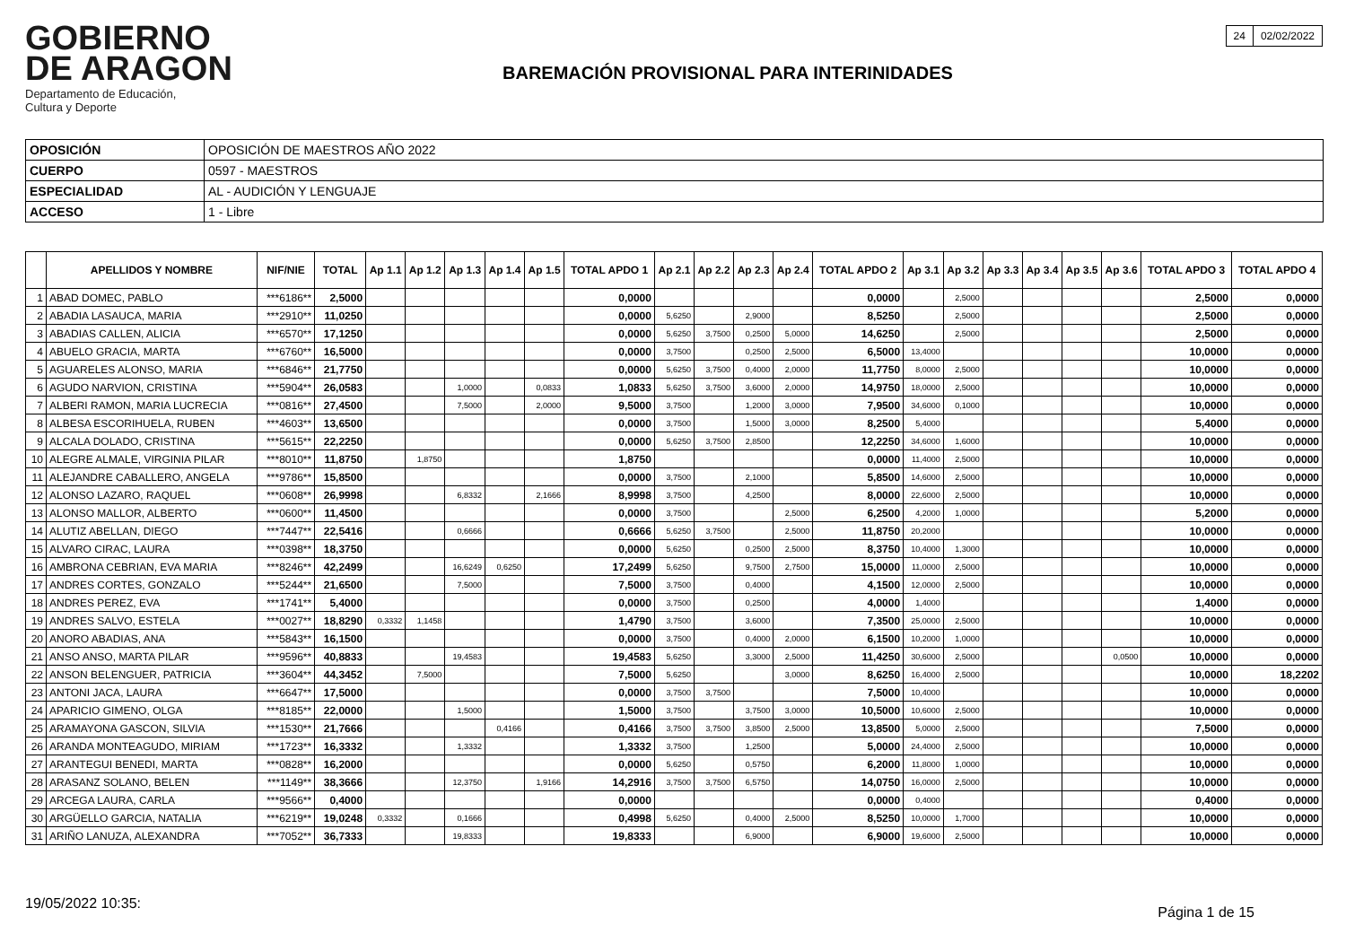GOBIERNO
DE ARAGON
Departamento de Educación,
Cultura y Deporte
BAREMACIÓN PROVISIONAL PARA INTERINIDADES
| 24 | 02/02/2022 |
| OPOSICIÓN | OPOSICIÓN DE MAESTROS AÑO 2022 |
| CUERPO | 0597 - MAESTROS |
| ESPECIALIDAD | AL - AUDICIÓN Y LENGUAJE |
| ACCESO | 1 - Libre |
| | APELLIDOS Y NOMBRE | NIF/NIE | TOTAL | Ap 1.1 | Ap 1.2 | Ap 1.3 | Ap 1.4 | Ap 1.5 | TOTAL APDO 1 | Ap 2.1 | Ap 2.2 | Ap 2.3 | Ap 2.4 | TOTAL APDO 2 | Ap 3.1 | Ap 3.2 | Ap 3.3 | Ap 3.4 | Ap 3.5 | Ap 3.6 | TOTAL APDO 3 | TOTAL APDO 4 |
| --- | --- | --- | --- | --- | --- | --- | --- | --- | --- | --- | --- | --- | --- | --- | --- | --- | --- | --- | --- | --- | --- | --- |
| 1 | ABAD DOMEC, PABLO | ***6186** | 2,5000 | | | | | | 0,0000 | | | | | 0,0000 | | 2,5000 | | | | | 2,5000 | 0,0000 |
| 2 | ABADIA LASAUCA, MARIA | ***2910** | 11,0250 | | | | | | 0,0000 | 5,6250 | | 2,9000 | | 8,5250 | | 2,5000 | | | | | 2,5000 | 0,0000 |
| 3 | ABADIAS CALLEN, ALICIA | ***6570** | 17,1250 | | | | | | 0,0000 | 5,6250 | 3,7500 | 0,2500 | 5,0000 | 14,6250 | | 2,5000 | | | | | 2,5000 | 0,0000 |
| 4 | ABUELO GRACIA, MARTA | ***6760** | 16,5000 | | | | | | 0,0000 | 3,7500 | | 0,2500 | 2,5000 | 6,5000 | 13,4000 | | | | | | 10,0000 | 0,0000 |
| 5 | AGUARELES ALONSO, MARIA | ***6846** | 21,7750 | | | | | | 0,0000 | 5,6250 | 3,7500 | 0,4000 | 2,0000 | 11,7750 | 8,0000 | 2,5000 | | | | | 10,0000 | 0,0000 |
| 6 | AGUDO NARVION, CRISTINA | ***5904** | 26,0583 | | | 1,0000 | | 0,0833 | 1,0833 | 5,6250 | 3,7500 | 3,6000 | 2,0000 | 14,9750 | 18,0000 | 2,5000 | | | | | 10,0000 | 0,0000 |
| 7 | ALBERI RAMON, MARIA LUCRECIA | ***0816** | 27,4500 | | | 7,5000 | | 2,0000 | 9,5000 | 3,7500 | | 1,2000 | 3,0000 | 7,9500 | 34,6000 | 0,1000 | | | | | 10,0000 | 0,0000 |
| 8 | ALBESA ESCORIHUELA, RUBEN | ***4603** | 13,6500 | | | | | | 0,0000 | 3,7500 | | 1,5000 | 3,0000 | 8,2500 | 5,4000 | | | | | | 5,4000 | 0,0000 |
| 9 | ALCALA DOLADO, CRISTINA | ***5615** | 22,2250 | | | | | | 0,0000 | 5,6250 | 3,7500 | 2,8500 | | 12,2250 | 34,6000 | 1,6000 | | | | | 10,0000 | 0,0000 |
| 10 | ALEGRE ALMALE, VIRGINIA PILAR | ***8010** | 11,8750 | | 1,8750 | | | | 1,8750 | | | | | 0,0000 | 11,4000 | 2,5000 | | | | | 10,0000 | 0,0000 |
| 11 | ALEJANDRE CABALLERO, ANGELA | ***9786** | 15,8500 | | | | | | 0,0000 | 3,7500 | | 2,1000 | | 5,8500 | 14,6000 | 2,5000 | | | | | 10,0000 | 0,0000 |
| 12 | ALONSO LAZARO, RAQUEL | ***0608** | 26,9998 | | | 6,8332 | | 2,1666 | 8,9998 | 3,7500 | | 4,2500 | | 8,0000 | 22,6000 | 2,5000 | | | | | 10,0000 | 0,0000 |
| 13 | ALONSO MALLOR, ALBERTO | ***0600** | 11,4500 | | | | | | 0,0000 | 3,7500 | | | 2,5000 | 6,2500 | 4,2000 | 1,0000 | | | | | 5,2000 | 0,0000 |
| 14 | ALUTIZ ABELLAN, DIEGO | ***7447** | 22,5416 | | | 0,6666 | | | 0,6666 | 5,6250 | 3,7500 | | 2,5000 | 11,8750 | 20,2000 | | | | | | 10,0000 | 0,0000 |
| 15 | ALVARO CIRAC, LAURA | ***0398** | 18,3750 | | | | | | 0,0000 | 5,6250 | | 0,2500 | 2,5000 | 8,3750 | 10,4000 | 1,3000 | | | | | 10,0000 | 0,0000 |
| 16 | AMBRONA CEBRIAN, EVA MARIA | ***8246** | 42,2499 | | | 16,6249 | 0,6250 | | 17,2499 | 5,6250 | | 9,7500 | 2,7500 | 15,0000 | 11,0000 | 2,5000 | | | | | 10,0000 | 0,0000 |
| 17 | ANDRES CORTES, GONZALO | ***5244** | 21,6500 | | | 7,5000 | | | 7,5000 | 3,7500 | | 0,4000 | | 4,1500 | 12,0000 | 2,5000 | | | | | 10,0000 | 0,0000 |
| 18 | ANDRES PEREZ, EVA | ***1741** | 5,4000 | | | | | | 0,0000 | 3,7500 | | 0,2500 | | 4,0000 | 1,4000 | | | | | | 1,4000 | 0,0000 |
| 19 | ANDRES SALVO, ESTELA | ***0027** | 18,8290 | 0,3332 | 1,1458 | | | | 1,4790 | 3,7500 | | 3,6000 | | 7,3500 | 25,0000 | 2,5000 | | | | | 10,0000 | 0,0000 |
| 20 | ANORO ABADIAS, ANA | ***5843** | 16,1500 | | | | | | 0,0000 | 3,7500 | | 0,4000 | 2,0000 | 6,1500 | 10,2000 | 1,0000 | | | | | 10,0000 | 0,0000 |
| 21 | ANSO ANSO, MARTA PILAR | ***9596** | 40,8833 | | | 19,4583 | | | 19,4583 | 5,6250 | | 3,3000 | 2,5000 | 11,4250 | 30,6000 | 2,5000 | | | | 0,0500 | 10,0000 | 0,0000 |
| 22 | ANSON BELENGUER, PATRICIA | ***3604** | 44,3452 | | 7,5000 | | | | 7,5000 | 5,6250 | | | 3,0000 | 8,6250 | 16,4000 | 2,5000 | | | | | 10,0000 | 18,2202 |
| 23 | ANTONI JACA, LAURA | ***6647** | 17,5000 | | | | | | 0,0000 | 3,7500 | 3,7500 | | | 7,5000 | 10,4000 | | | | | | 10,0000 | 0,0000 |
| 24 | APARICIO GIMENO, OLGA | ***8185** | 22,0000 | | | 1,5000 | | | 1,5000 | 3,7500 | | 3,7500 | 3,0000 | 10,5000 | 10,6000 | 2,5000 | | | | | 10,0000 | 0,0000 |
| 25 | ARAMAYONA GASCON, SILVIA | ***1530** | 21,7666 | | | | 0,4166 | | 0,4166 | 3,7500 | 3,7500 | 3,8500 | 2,5000 | 13,8500 | 5,0000 | 2,5000 | | | | | 7,5000 | 0,0000 |
| 26 | ARANDA MONTEAGUDO, MIRIAM | ***1723** | 16,3332 | | | 1,3332 | | | 1,3332 | 3,7500 | | 1,2500 | | 5,0000 | 24,4000 | 2,5000 | | | | | 10,0000 | 0,0000 |
| 27 | ARANTEGUI BENEDI, MARTA | ***0828** | 16,2000 | | | | | | 0,0000 | 5,6250 | | 0,5750 | | 6,2000 | 11,8000 | 1,0000 | | | | | 10,0000 | 0,0000 |
| 28 | ARASANZ SOLANO, BELEN | ***1149** | 38,3666 | | | 12,3750 | | 1,9166 | 14,2916 | 3,7500 | 3,7500 | 6,5750 | | 14,0750 | 16,0000 | 2,5000 | | | | | 10,0000 | 0,0000 |
| 29 | ARCEGA LAURA, CARLA | ***9566** | 0,4000 | | | | | | 0,0000 | | | | | 0,0000 | 0,4000 | | | | | | 0,4000 | 0,0000 |
| 30 | ARGÜELLO GARCIA, NATALIA | ***6219** | 19,0248 | 0,3332 | | 0,1666 | | | 0,4998 | 5,6250 | | 0,4000 | 2,5000 | 8,5250 | 10,0000 | 1,7000 | | | | | 10,0000 | 0,0000 |
| 31 | ARIÑO LANUZA, ALEXANDRA | ***7052** | 36,7333 | | | 19,8333 | | | 19,8333 | | | 6,9000 | | 6,9000 | 19,6000 | 2,5000 | | | | | 10,0000 | 0,0000 |
19/05/2022 10:35:
Página 1 de 15